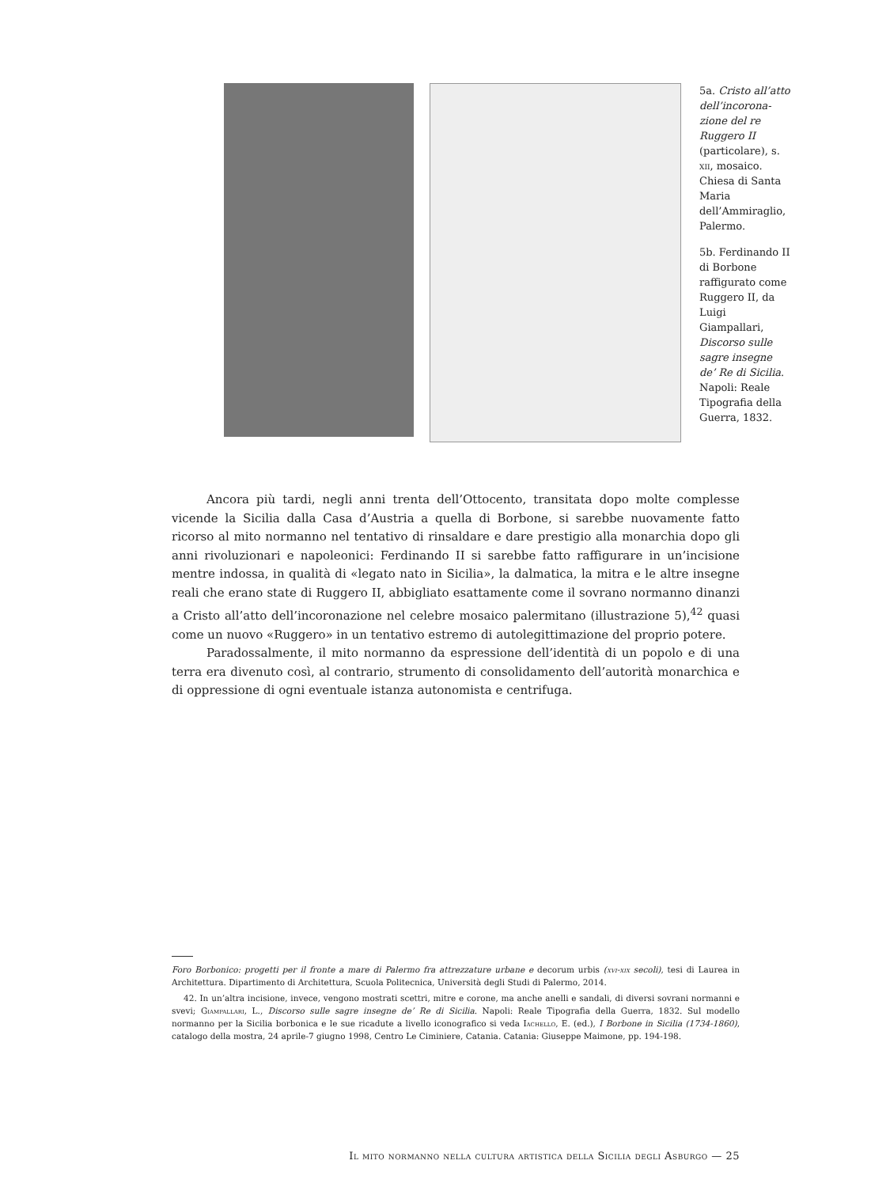5a. Cristo all’atto dell’incorona­zione del re Ruggero II (particolare), s. xii, mosaico. Chiesa di Santa Maria dell’Ammiraglio, Palermo.
5b. Ferdinando II di Borbone raffigurato come Ruggero II, da Luigi Giampallari, Discorso sulle sagre insegne de’ Re di Sicilia. Napoli: Reale Tipografia della Guerra, 1832.
Ancora più tardi, negli anni trenta dell’Ottocento, transitata dopo molte complesse vicende la Sicilia dalla Casa d’Austria a quella di Borbone, si sarebbe nuovamente fatto ricorso al mito normanno nel tentativo di rinsaldare e dare prestigio alla monarchia dopo gli anni rivoluzionari e napoleonici: Ferdinando II si sarebbe fatto raffigurare in un’incisione mentre indossa, in qualità di «legato nato in Sicilia», la dalmatica, la mitra e le altre insegne reali che erano state di Ruggero II, abbigliato esattamente come il sovrano normanno dinanzi a Cristo all’atto dell’incoronazione nel celebre mosaico palermitano (illustrazione 5),<sup>42</sup> quasi come un nuovo «Ruggero» in un tentativo estremo di autolegittimazione del proprio potere.
Paradossalmente, il mito normanno da espressione dell’identità di un popolo e di una terra era divenuto così, al contrario, strumento di consolidamento dell’autorità monarchica e di oppressione di ogni eventuale istanza autonomista e centrifuga.
Foro Borbonico: progetti per il fronte a mare di Palermo fra attrezzature urbane e decorum urbis (xvi-xix secoli), tesi di Laurea in Architettura. Dipartimento di Architettura, Scuola Politecnica, Università degli Studi di Palermo, 2014.
42. In un’altra incisione, invece, vengono mostrati scettri, mitre e corone, ma anche anelli e sandali, di diversi sovrani normanni e svevi; Giampallari, L., Discorso sulle sagre insegne de’ Re di Sicilia. Napoli: Reale Tipografia della Guerra, 1832. Sul modello normanno per la Sicilia borbonica e le sue ricadute a livello iconografico si veda Iachello, E. (ed.), I Borbone in Sicilia (1734-1860), catalogo della mostra, 24 aprile-7 giugno 1998, Centro Le Ciminiere, Catania. Catania: Giuseppe Maimone, pp. 194-198.
Il mito normanno nella cultura artistica della Sicilia degli Asburgo — 25